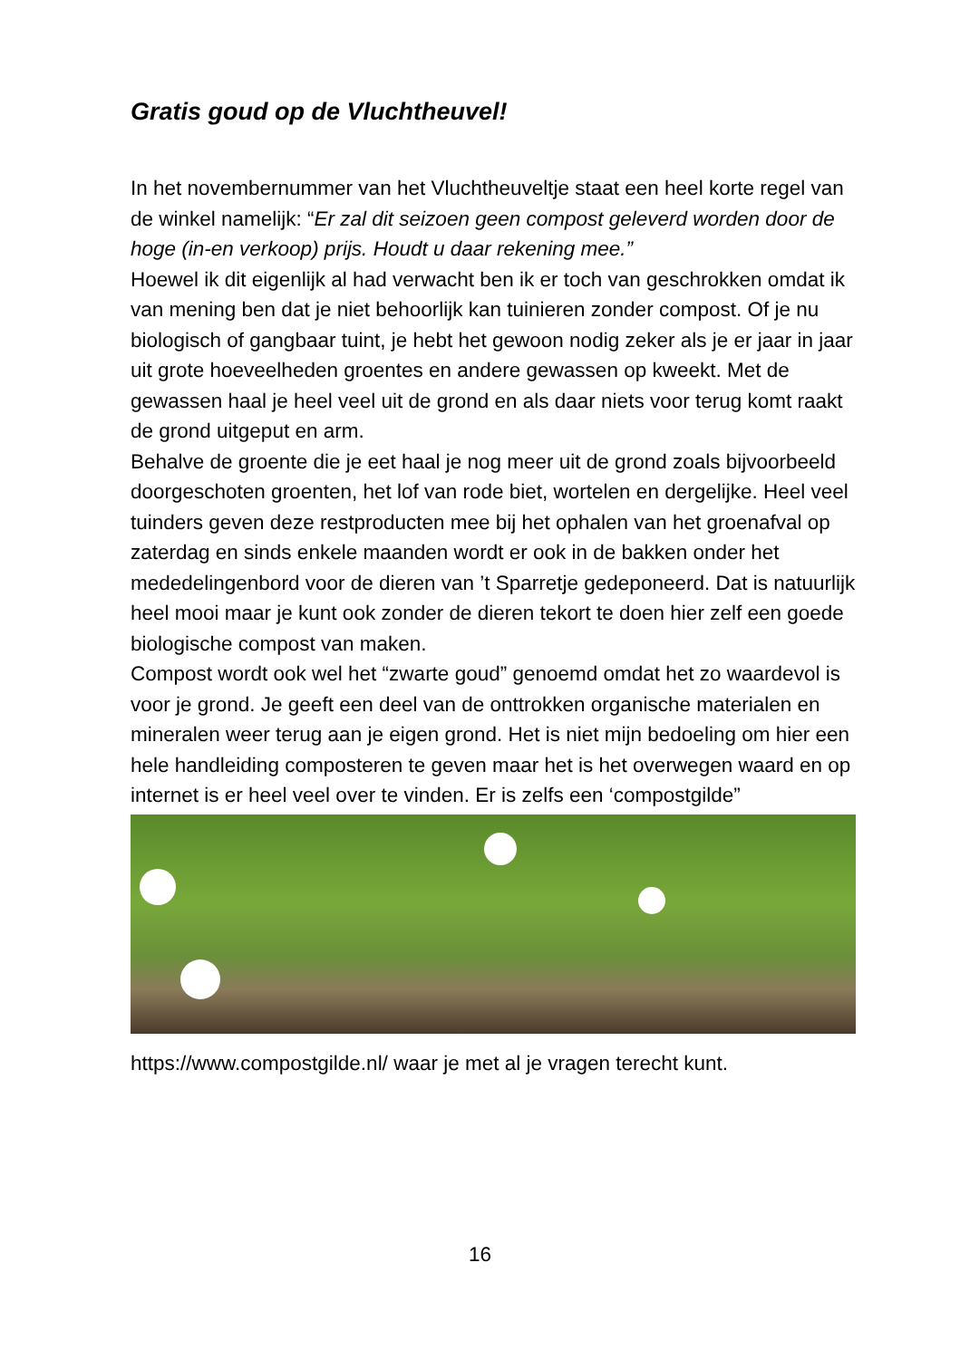Gratis goud op de Vluchtheuvel!
In het novembernummer van het Vluchtheuveltje staat een heel korte regel van de winkel namelijk: “Er zal dit seizoen geen compost geleverd worden door de hoge (in-en verkoop) prijs. Houdt u daar rekening mee.”
Hoewel ik dit eigenlijk al had verwacht ben ik er toch van geschrokken omdat ik van mening ben dat je niet behoorlijk kan tuinieren zonder compost. Of je nu biologisch of gangbaar tuint, je hebt het gewoon nodig zeker als je er jaar in jaar uit grote hoeveelheden groentes en andere gewassen op kweekt. Met de gewassen haal je heel veel uit de grond en als daar niets voor terug komt raakt de grond uitgeput en arm.
Behalve de groente die je eet haal je nog meer uit de grond zoals bijvoorbeeld doorgeschoten groenten, het lof van rode biet, wortelen en dergelijke. Heel veel tuinders geven deze restproducten mee bij het ophalen van het groenafval op zaterdag en sinds enkele maanden wordt er ook in de bakken onder het mededelingenbord voor de dieren van ’t Sparretje gedeponeerd. Dat is natuurlijk heel mooi maar je kunt ook zonder de dieren tekort te doen hier zelf een goede biologische compost van maken.
Compost wordt ook wel het “zwarte goud” genoemd omdat het zo waardevol is voor je grond. Je geeft een deel van de onttrokken organische materialen en mineralen weer terug aan je eigen grond. Het is niet mijn bedoeling om hier een hele handleiding composteren te geven maar het is het overwegen waard en op internet is er heel veel over te vinden. Er is zelfs een ‘compostgilde”
https://www.compostgilde.nl/ waar je met al je vragen terecht kunt.
16